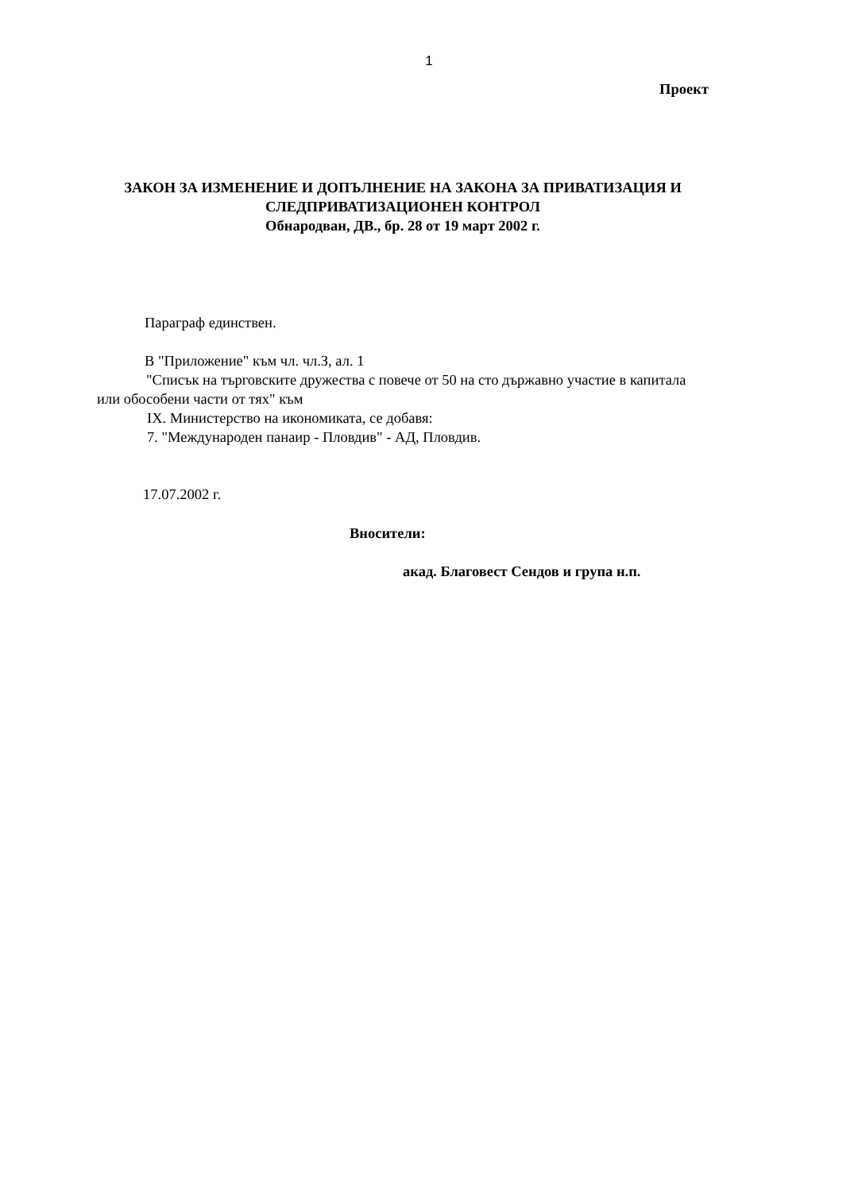1
Проект
ЗАКОН ЗА ИЗМЕНЕНИЕ И ДОПЪЛНЕНИЕ НА ЗАКОНА ЗА ПРИВАТИЗАЦИЯ И СЛЕДПРИВАТИЗАЦИОНЕН КОНТРОЛ
Обнародван, ДВ., бр. 28 от 19 март 2002 г.
Параграф единствен.
В "Приложение" към чл. чл.З, ал. 1
"Списък на търговските дружества с повече от 50 на сто държавно участие в капитала или обособени части от тях" към
IX. Министерство на икономиката, се добавя:
7. "Международен панаир - Пловдив" - АД, Пловдив.
17.07.2002 г.
Вносители:
акад. Благовест Сендов и група н.п.